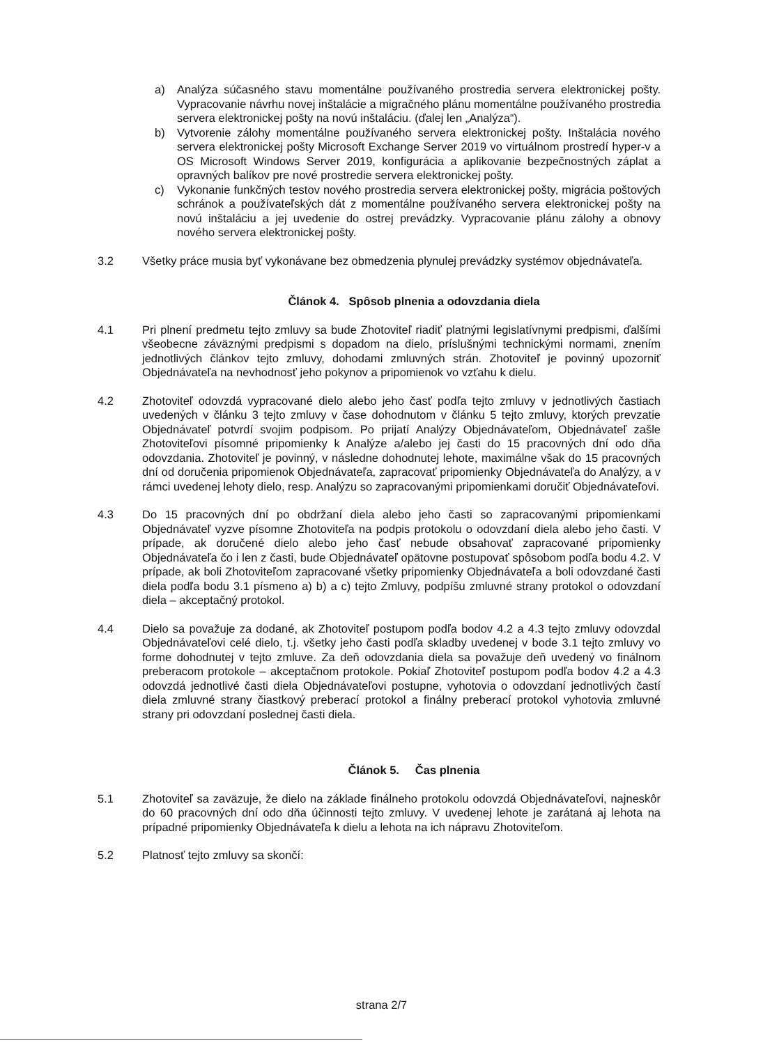a) Analýza súčasného stavu momentálne používaného prostredia servera elektronickej pošty. Vypracovanie návrhu novej inštalácie a migračného plánu momentálne používaného prostredia servera elektronickej pošty na novú inštaláciu. (ďalej len „Analýza“).
b) Vytvorenie zálohy momentálne používaného servera elektronickej pošty. Inštalácia nového servera elektronickej pošty Microsoft Exchange Server 2019 vo virtuálnom prostredí hyper-v a OS Microsoft Windows Server 2019, konfigurácia a aplikovanie bezpečnostných záplat a opravných balíkov pre nové prostredie servera elektronickej pošty.
c) Vykonanie funkčných testov nového prostredia servera elektronickej pošty, migrácia poštových schránok a používateľských dát z momentálne používaného servera elektronickej pošty na novú inštaláciu a jej uvedenie do ostrej prevádzky. Vypracovanie plánu zálohy a obnovy nového servera elektronickej pošty.
3.2 Všetky práce musia byť vykonávane bez obmedzenia plynulej prevádzky systémov objednávateľa.
Článok 4. Spôsob plnenia a odovzdania diela
4.1 Pri plnení predmetu tejto zmluvy sa bude Zhotoviteľ riadiť platnými legislatívnymi predpismi, ďalšími všeobecne záväznými predpismi s dopadom na dielo, príslušnými technickými normami, znením jednotlivých článkov tejto zmluvy, dohodami zmluvných strán. Zhotoviteľ je povinný upozorniť Objednávateľa na nevhodnosť jeho pokynov a pripomienok vo vzťahu k dielu.
4.2 Zhotoviteľ odovzdá vypracované dielo alebo jeho časť podľa tejto zmluvy v jednotlivých častiach uvedených v článku 3 tejto zmluvy v čase dohodnutom v článku 5 tejto zmluvy, ktorých prevzatie Objednávateľ potvrdí svojim podpisom. Po prijatí Analýzy Objednávateľom, Objednávateľ zašle Zhotoviteľovi písomné pripomienky k Analýze a/alebo jej časti do 15 pracovných dní odo dňa odovzdania. Zhotoviteľ je povinný, v následne dohodnutej lehote, maximálne však do 15 pracovných dní od doručenia pripomienok Objednávateľa, zapracovať pripomienky Objednávateľa do Analýzy, a v rámci uvedenej lehoty dielo, resp. Analýzu so zapracovanými pripomienkami doručiť Objednávateľovi.
4.3 Do 15 pracovných dní po obdržaní diela alebo jeho časti so zapracovanými pripomienkami Objednávateľ vyzve písomne Zhotoviteľa na podpis protokolu o odovzdaní diela alebo jeho časti. V prípade, ak doručené dielo alebo jeho časť nebude obsahovať zapracované pripomienky Objednávateľa čo i len z časti, bude Objednávateľ opätovne postupovať spôsobom podľa bodu 4.2. V prípade, ak boli Zhotoviteľom zapracované všetky pripomienky Objednávateľa a boli odovzdané časti diela podľa bodu 3.1 písmeno a) b) a c) tejto Zmluvy, podpíšu zmluvné strany protokol o odovzdaní diela – akceptačný protokol.
4.4 Dielo sa považuje za dodané, ak Zhotoviteľ postupom podľa bodov 4.2 a 4.3 tejto zmluvy odovzdal Objednávateľovi celé dielo, t.j. všetky jeho časti podľa skladby uvedenej v bode 3.1 tejto zmluvy vo forme dohodnutej v tejto zmluve. Za deň odovzdania diela sa považuje deň uvedený vo finálnom preberacom protokole – akceptačnom protokole. Pokiaľ Zhotoviteľ postupom podľa bodov 4.2 a 4.3 odovzdá jednotlivé časti diela Objednávateľovi postupne, vyhotovia o odovzdaní jednotlivých častí diela zmluvné strany čiastkový preberací protokol a finálny preberací protokol vyhotovia zmluvné strany pri odovzdaní poslednej časti diela.
Článok 5. Čas plnenia
5.1 Zhotoviteľ sa zaväzuje, že dielo na základe finálneho protokolu odovzdá Objednávateľovi, najneskôr do 60 pracovných dní odo dňa účinnosti tejto zmluvy. V uvedenej lehote je zarátaná aj lehota na prípadné pripomienky Objednávateľa k dielu a lehota na ich nápravu Zhotoviteľom.
5.2 Platnosť tejto zmluvy sa skončí:
strana 2/7